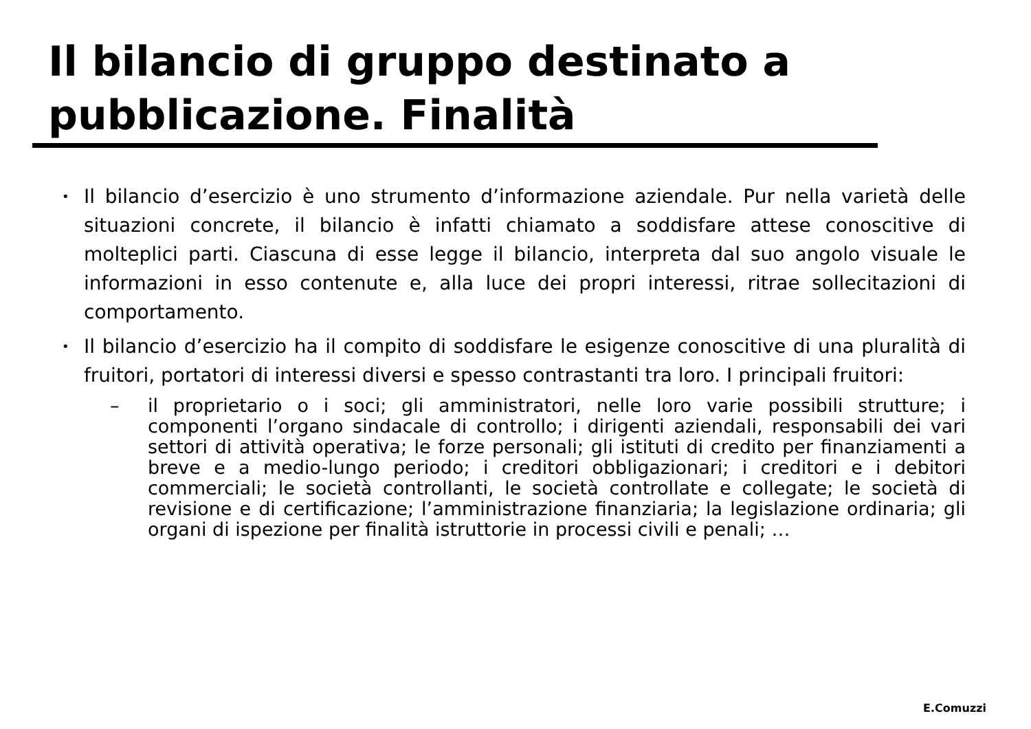Il bilancio di gruppo destinato a pubblicazione. Finalità
•
Il bilancio d’esercizio è uno strumento d’informazione aziendale. Pur nella varietà delle situazioni concrete, il bilancio è infatti chiamato a soddisfare attese conoscitive di molteplici parti. Ciascuna di esse legge il bilancio, interpreta dal suo angolo visuale le informazioni in esso contenute e, alla luce dei propri interessi, ritrae sollecitazioni di comportamento.
•
Il bilancio d’esercizio ha il compito di soddisfare le esigenze conoscitive di una pluralità di fruitori, portatori di interessi diversi e spesso contrastanti tra loro. I principali fruitori:
– il proprietario o i soci; gli amministratori, nelle loro varie possibili strutture; i componenti l’organo sindacale di controllo; i dirigenti aziendali, responsabili dei vari settori di attività operativa; le forze personali; gli istituti di credito per finanziamenti a breve e a medio-lungo periodo; i creditori obbligazionari; i creditori e i debitori commerciali; le società controllanti, le società controllate e collegate; le società di revisione e di certificazione; l’amministrazione finanziaria; la legislazione ordinaria; gli organi di ispezione per finalità istruttorie in processi civili e penali; …
E.Comuzzi